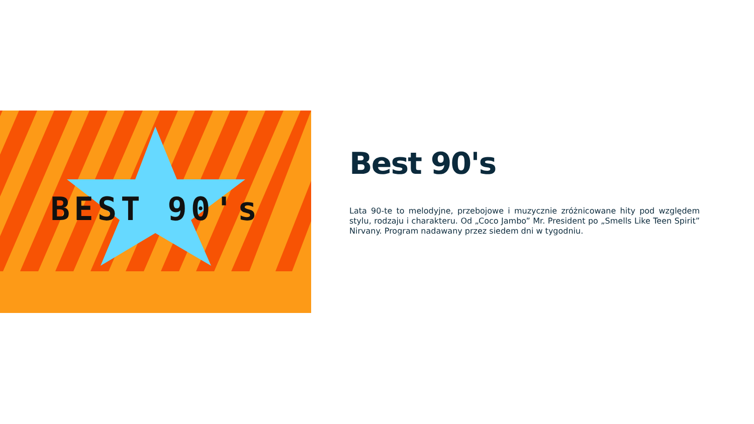BEST 90's
Best 90's
Lata 90-te to melodyjne, przebojowe i muzycznie zróżnicowane hity pod względem stylu, rodzaju i charakteru. Od „Coco Jambo” Mr. President po „Smells Like Teen Spirit” Nirvany. Program nadawany przez siedem dni w tygodniu.